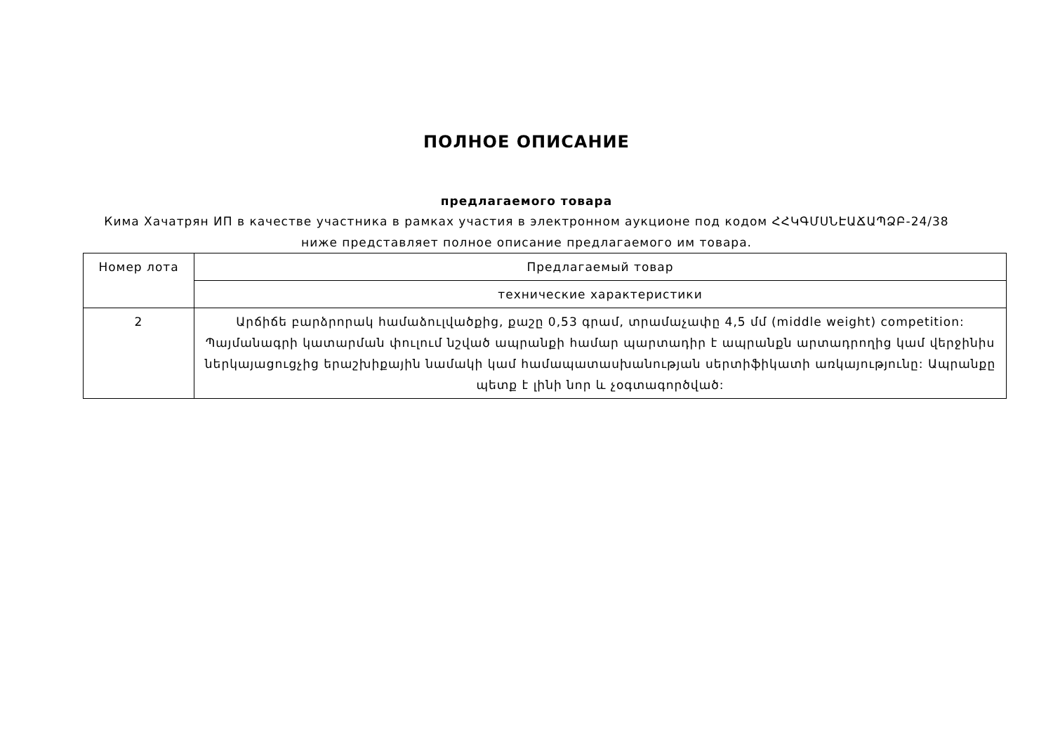ПОЛНОЕ ОПИСАНИЕ
предлагаемого товара
Кима Хачатрян ИП в качестве участника в рамках участия в электронном аукционе под кодом ՀՀԿԳՄՍՆԷԱՃԱՊՁԲ-24/38 ниже представляет полное описание предлагаемого им товара.
| Номер лота | Предлагаемый товар |
| | технические характеристики |
| 2 | Արճիճե բարձրորակ համաձուլվածքից, քաշը 0,53 գրամ, տրամաչափը 4,5 մմ (middle weight) competition: Պայմանագրի կատարման փուլում նշված ապրանքի համար պարտադիր է ապրանքն արտադրողից կամ վերջինիս ներկայացուցչից երաշխիքային նամակի կամ համապատասխանության սերտիֆիկատի առկայությունը: Ապրանքը պետք է լինի նոր և չօգտագործված: |